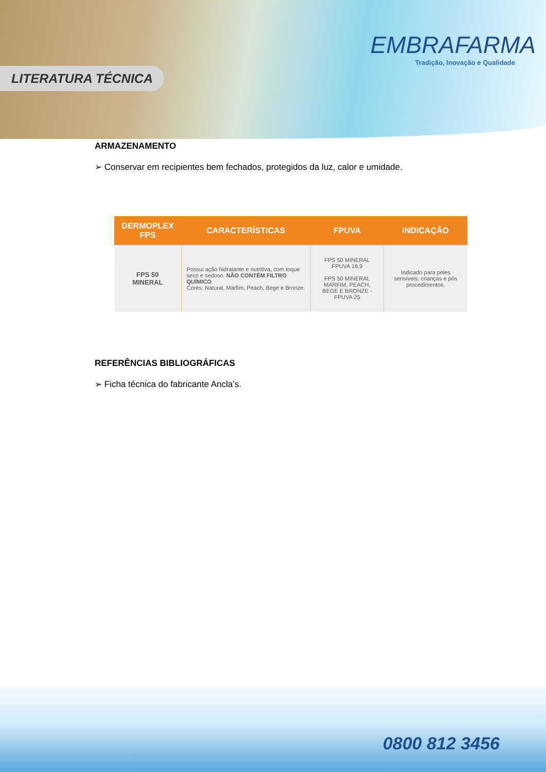LITERATURA TÉCNICA
EMBRAFARMA
Tradição, Inovação e Qualidade
ARMAZENAMENTO
➢ Conservar em recipientes bem fechados, protegidos da luz, calor e umidade.
| DERMOPLEX FPS | CARACTERÍSTICAS | FPUVA | INDICAÇÃO |
| --- | --- | --- | --- |
| FPS 50 MINERAL | Possui ação hidratante e nutritiva, com toque seco e sedoso. NÃO CONTÉM FILTRO QUÍMICO . Cores: Natural, Marfim, Peach, Bege e Bronze. | FPS 50 MINERAL FPUVA 16,9 FPS 50 MINERAL MARFIM, PEACH, BEGE E BRONZE - FPUVA 25 | Indicado para peles sensíveis, crianças e pós procedimentos. |
REFERÊNCIAS BIBLIOGRÁFICAS
➢ Ficha técnica do fabricante Ancla’s.
0800 812 3456